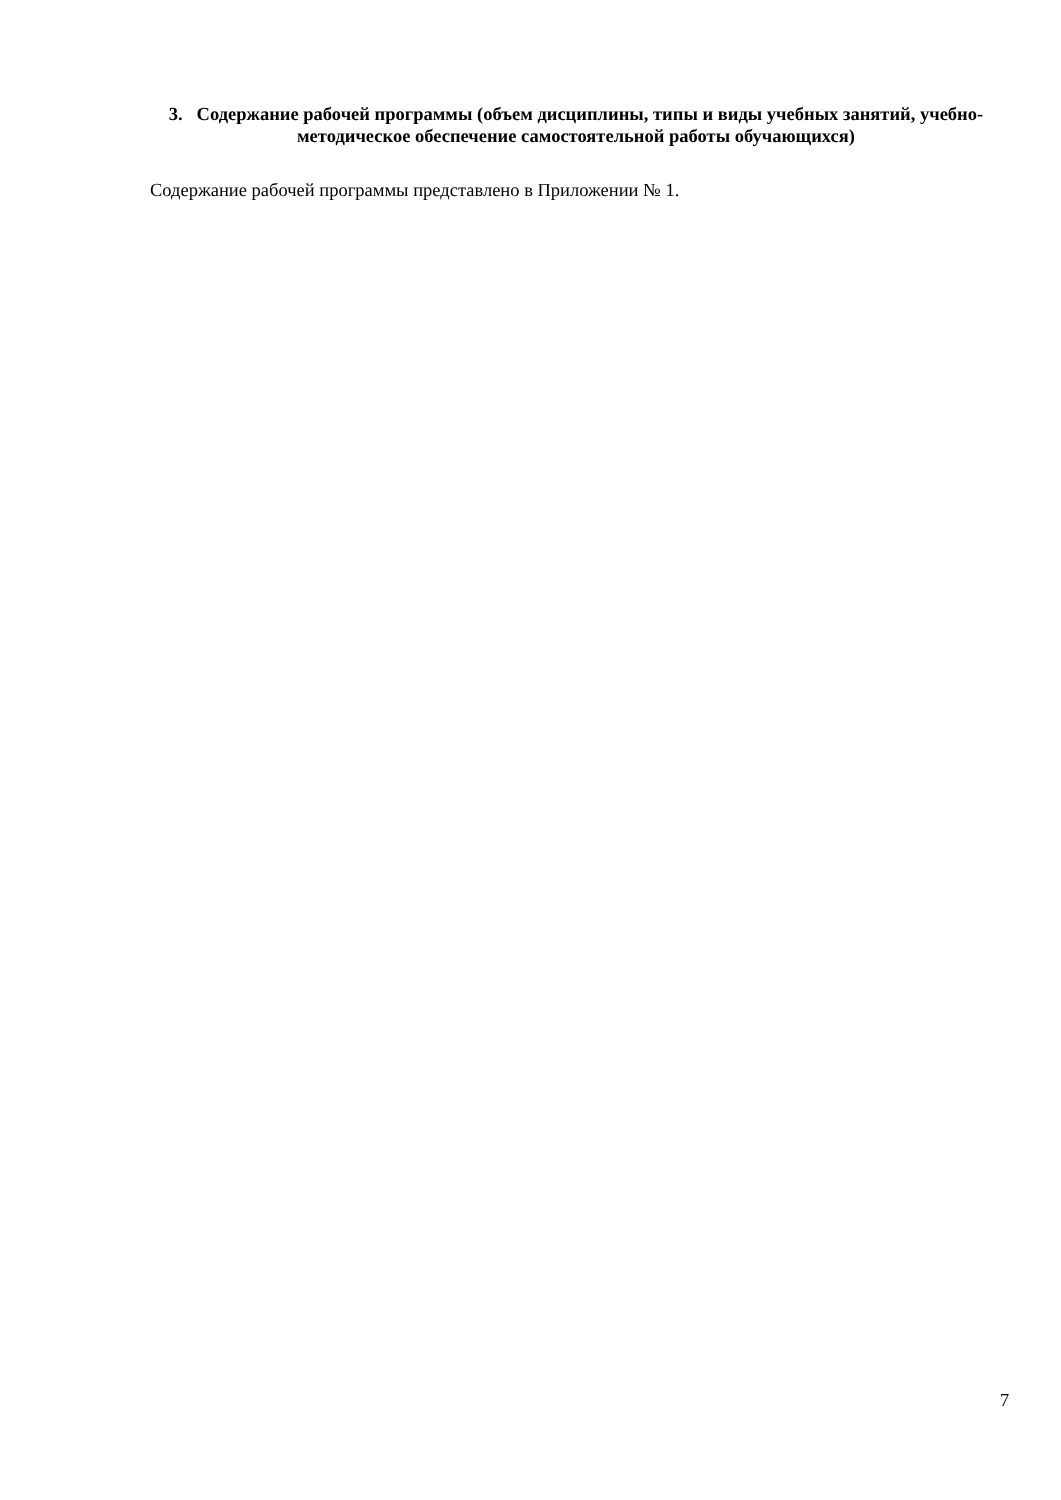3. Содержание рабочей программы (объем дисциплины, типы и виды учебных занятий, учебно-методическое обеспечение самостоятельной работы обучающихся)
Содержание рабочей программы представлено в Приложении № 1.
7